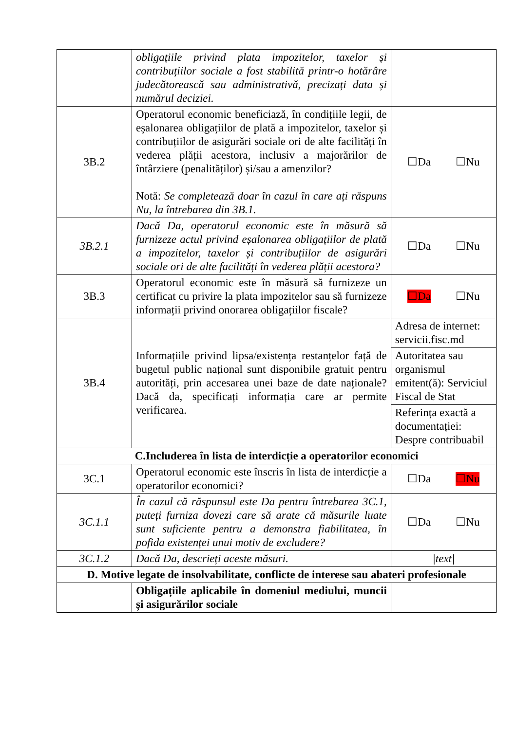| | obligațiile privind plata impozitelor, taxelor și contribuțiilor sociale a fost stabilită printr-o hotărâre judecătorească sau administrativă, precizați data și numărul deciziei. | |
| 3B.2 | Operatorul economic beneficiază, în condițiile legii, de eșalonarea obligațiilor de plată a impozitelor, taxelor și contribuțiilor de asigurări sociale ori de alte facilități în vederea plății acestora, inclusiv a majorărilor de întârziere (penalităților) și/sau a amenzilor? Notă: Se completează doar în cazul în care ați răspuns Nu, la întrebarea din 3B.1. | ☐Da ☐Nu |
| 3B.2.1 | Dacă Da, operatorul economic este în măsură să furnizeze actul privind eșalonarea obligațiilor de plată a impozitelor, taxelor și contribuțiilor de asigurări sociale ori de alte facilități în vederea plății acestora? | ☐Da ☐Nu |
| 3B.3 | Operatorul economic este în măsură să furnizeze un certificat cu privire la plata impozitelor sau să furnizeze informații privind onorarea obligațiilor fiscale? | ☐Da ☐Nu |
| 3B.4 | Informațiile privind lipsa/existența restanțelor față de bugetul public național sunt disponibile gratuit pentru autorități, prin accesarea unei baze de date naționale? Dacă da, specificați informația care ar permite verificarea. | Adresa de internet: servicii.fisc.md |
| | | Autoritatea sau organismul emitent(ă): Serviciul Fiscal de Stat |
| | | Referința exactă a documentației: Despre contribuabil |
| C.Includerea în lista de interdicție a operatorilor economici | | |
| 3C.1 | Operatorul economic este înscris în lista de interdicție a operatorilor economici? | ☐Da ☐Nu |
| 3C.1.1 | În cazul că răspunsul este Da pentru întrebarea 3C.1, puteți furniza dovezi care să arate că măsurile luate sunt suficiente pentru a demonstra fiabilitatea, în pofida existenței unui motiv de excludere? | ☐Da ☐Nu |
| 3C.1.2 | Dacă Da, descrieți aceste măsuri. | /text/ |
| D. Motive legate de insolvabilitate, conflicte de interese sau abateri profesionale | | |
| | Obligațiile aplicabile în domeniul mediului, muncii și asigurărilor sociale | |